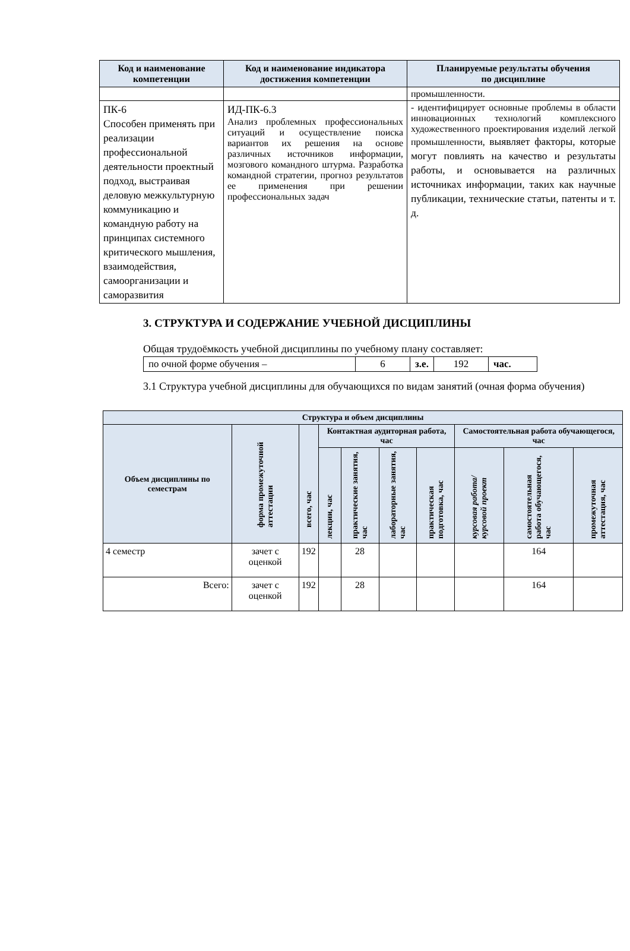| Код и наименование компетенции | Код и наименование индикатора достижения компетенции | Планируемые результаты обучения по дисциплине |
| --- | --- | --- |
| | | промышленности. |
| ПК-6 Способен применять при реализации профессиональной деятельности проектный подход, выстраивая деловую межкультурную коммуникацию и командную работу на принципах системного критического мышления, взаимодействия, самоорганизации и саморазвития | ИД-ПК-6.3 Анализ проблемных профессиональных ситуаций и осуществление поиска вариантов их решения на основе различных источников информации, мозгового командного штурма. Разработка командной стратегии, прогноз результатов ее применения при решении профессиональных задач | - идентифицирует основные проблемы в области инновационных технологий комплексного художественного проектирования изделий легкой промышленности, выявляет факторы, которые могут повлиять на качество и результаты работы, и основывается на различных источниках информации, таких как научные публикации, технические статьи, патенты и т. д. |
3. СТРУКТУРА И СОДЕРЖАНИЕ УЧЕБНОЙ ДИСЦИПЛИНЫ
Общая трудоёмкость учебной дисциплины по учебному плану составляет:
| по очной форме обучения – | 6 | з.е. | 192 | час. |
3.1 Структура учебной дисциплины для обучающихся по видам занятий (очная форма обучения)
| Структура и объем дисциплины | | | | | | | | | |
| --- | --- | --- | --- | --- | --- | --- | --- | --- | --- |
| Объем дисциплины по семестрам | форма промежуточной аттестации | всего, час | Контактная аудиторная работа, час | | | | Самостоятельная работа обучающегося, час | | |
| | | | лекции, час | практические занятия, час | лабораторные занятия, час | практическая подготовка, час | курсовая работа/ курсовой проект | самостоятельная работа обучающегося, час | промежуточная аттестация, час |
| 4 семестр | зачет с оценкой | 192 | | 28 | | | | 164 | |
| Всего: | зачет с оценкой | 192 | | 28 | | | | 164 | |